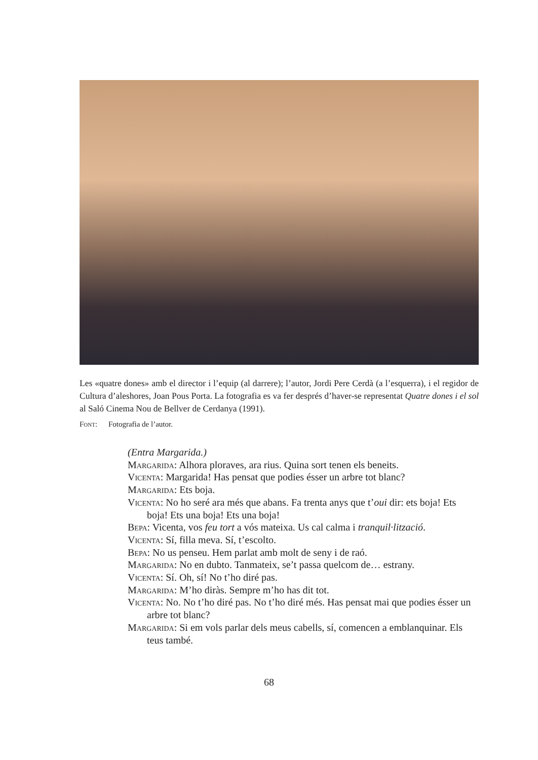Les «quatre dones» amb el director i l’equip (al darrere); l’autor, Jordi Pere Cerdà (a l’esquerra), i el regidor de Cultura d’aleshores, Joan Pous Porta. La fotografia es va fer després d’haver-se represen­tat Quatre dones i el sol al Saló Cinema Nou de Bellver de Cerdanya (1991).
Font: Fotografia de l’autor.
(Entra Margarida.)
Margarida: Alhora ploraves, ara rius. Quina sort tenen els beneits.
Vicenta: Margarida! Has pensat que podies ésser un arbre tot blanc?
Margarida: Ets boja.
Vicenta: No ho seré ara més que abans. Fa trenta anys que t’oui dir: ets boja! Ets boja! Ets una boja! Ets una boja!
Bepa: Vicenta, vos feu tort a vós mateixa. Us cal calma i tranquil·lització.
Vicenta: Sí, filla meva. Sí, t’escolto.
Bepa: No us penseu. Hem parlat amb molt de seny i de raó.
Margarida: No en dubto. Tanmateix, se’t passa quelcom de… estrany.
Vicenta: Sí. Oh, sí! No t’ho diré pas.
Margarida: M’ho diràs. Sempre m’ho has dit tot.
Vicenta: No. No t’ho diré pas. No t’ho diré més. Has pensat mai que podies ésser un arbre tot blanc?
Margarida: Si em vols parlar dels meus cabells, sí, comencen a emblanquinar. Els teus també.
68